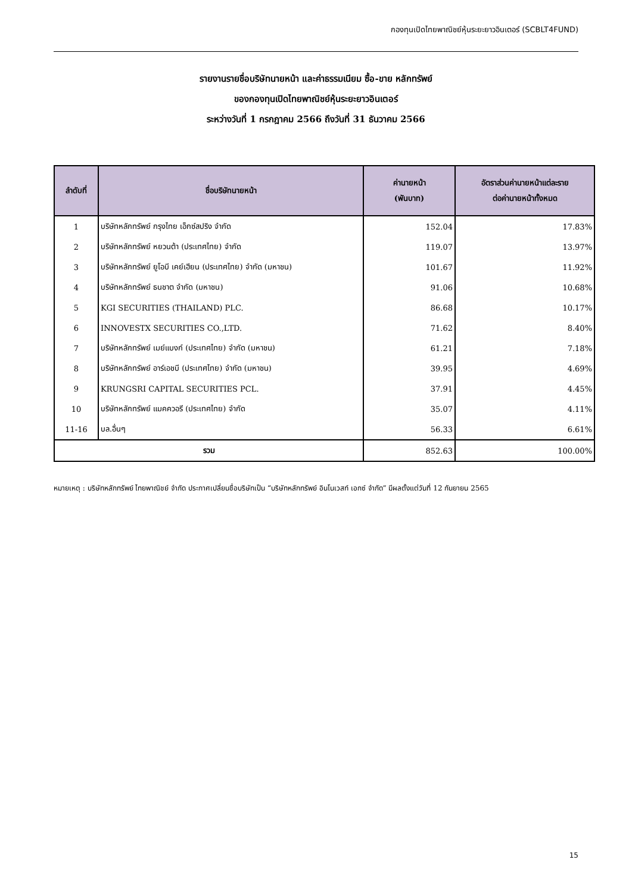กองทุนเปิดไทยพาณิชย์หุ้นระยะยาวอินเตอร์ (SCBLT4FUND)
รายงานรายชื่อบริษัทนายหน้า และค่าธรรมเนียม ซื้อ-ขาย หลักทรัพย์
ของกองทุนเปิดไทยพาณิชย์หุ้นระยะยาวอินเตอร์
ระหว่างวันที่ 1 กรกฎาคม 2566 ถึงวันที่ 31 ธันวาคม 2566
| ลำดับที่ | ชื่อบริษัทนายหน้า | ค่านายหน้า (พันบาท) | อัตราส่วนค่านายหน้าแต่ละราย ต่อค่านายหน้าทั้งหมด |
| --- | --- | --- | --- |
| 1 | บริษัทหลักทรัพย์ กรุงไทย เอ็กซ์สปริง จำกัด | 152.04 | 17.83% |
| 2 | บริษัทหลักทรัพย์ หยวนต้า (ประเทศไทย) จำกัด | 119.07 | 13.97% |
| 3 | บริษัทหลักทรัพย์ ยูโอบี เคย์เฮียน (ประเทศไทย) จำกัด (มหาชน) | 101.67 | 11.92% |
| 4 | บริษัทหลักทรัพย์ ธนชาต จำกัด (มหาชน) | 91.06 | 10.68% |
| 5 | KGI SECURITIES (THAILAND) PLC. | 86.68 | 10.17% |
| 6 | INNOVESTX SECURITIES CO.,LTD. | 71.62 | 8.40% |
| 7 | บริษัทหลักทรัพย์ เมย์แบงก์ (ประเทศไทย) จำกัด (มหาชน) | 61.21 | 7.18% |
| 8 | บริษัทหลักทรัพย์ อาร์เอชบี (ประเทศไทย) จำกัด (มหาชน) | 39.95 | 4.69% |
| 9 | KRUNGSRI CAPITAL SECURITIES PCL. | 37.91 | 4.45% |
| 10 | บริษัทหลักทรัพย์ แมคควอรี (ประเทศไทย) จำกัด | 35.07 | 4.11% |
| 11-16 | บล.อื่นๆ | 56.33 | 6.61% |
| รวม | | 852.63 | 100.00% |
หมายเหตุ : บริษัทหลักทรัพย์ ไทยพาณิชย์ จำกัด ประกาศเปลี่ยนชื่อบริษัทเป็น “บริษัทหลักทรัพย์ อินโนเวสท์ เอกซ์ จำกัด” มีผลตั้งแต่วันที่ 12 กันยายน 2565
15